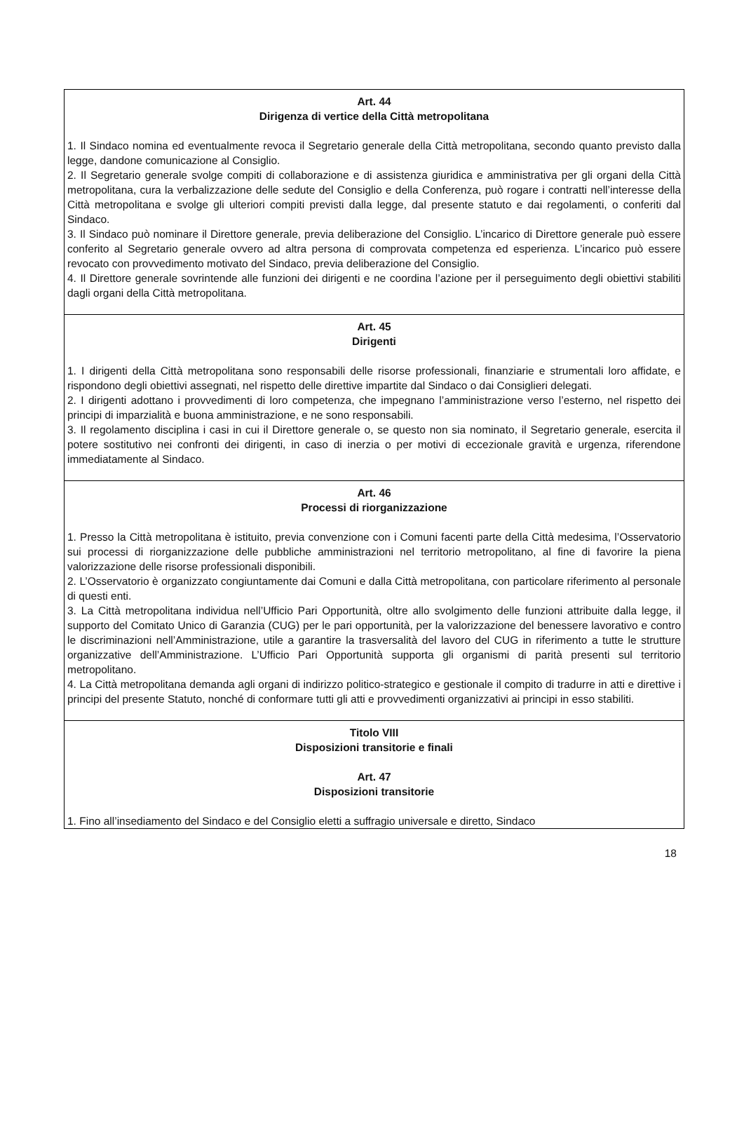Art. 44
Dirigenza di vertice della Città metropolitana
1. Il Sindaco nomina ed eventualmente revoca il Segretario generale della Città metropolitana, secondo quanto previsto dalla legge, dandone comunicazione al Consiglio.
2. Il Segretario generale svolge compiti di collaborazione e di assistenza giuridica e amministrativa per gli organi della Città metropolitana, cura la verbalizzazione delle sedute del Consiglio e della Conferenza, può rogare i contratti nell’interesse della Città metropolitana e svolge gli ulteriori compiti previsti dalla legge, dal presente statuto e dai regolamenti, o conferiti dal Sindaco.
3. Il Sindaco può nominare il Direttore generale, previa deliberazione del Consiglio. L’incarico di Direttore generale può essere conferito al Segretario generale ovvero ad altra persona di comprovata competenza ed esperienza. L’incarico può essere revocato con provvedimento motivato del Sindaco, previa deliberazione del Consiglio.
4. Il Direttore generale sovrintende alle funzioni dei dirigenti e ne coordina l’azione per il perseguimento degli obiettivi stabiliti dagli organi della Città metropolitana.
Art. 45
Dirigenti
1. I dirigenti della Città metropolitana sono responsabili delle risorse professionali, finanziarie e strumentali loro affidate, e rispondono degli obiettivi assegnati, nel rispetto delle direttive impartite dal Sindaco o dai Consiglieri delegati.
2. I dirigenti adottano i provvedimenti di loro competenza, che impegnano l’amministrazione verso l’esterno, nel rispetto dei principi di imparzialità e buona amministrazione, e ne sono responsabili.
3. Il regolamento disciplina i casi in cui il Direttore generale o, se questo non sia nominato, il Segretario generale, esercita il potere sostitutivo nei confronti dei dirigenti, in caso di inerzia o per motivi di eccezionale gravità e urgenza, riferendone immediatamente al Sindaco.
Art. 46
Processi di riorganizzazione
1. Presso la Città metropolitana è istituito, previa convenzione con i Comuni facenti parte della Città medesima, l’Osservatorio sui processi di riorganizzazione delle pubbliche amministrazioni nel territorio metropolitano, al fine di favorire la piena valorizzazione delle risorse professionali disponibili.
2. L’Osservatorio è organizzato congiuntamente dai Comuni e dalla Città metropolitana, con particolare riferimento al personale di questi enti.
3. La Città metropolitana individua nell’Ufficio Pari Opportunità, oltre allo svolgimento delle funzioni attribuite dalla legge, il supporto del Comitato Unico di Garanzia (CUG) per le pari opportunità, per la valorizzazione del benessere lavorativo e contro le discriminazioni nell’Amministrazione, utile a garantire la trasversalità del lavoro del CUG in riferimento a tutte le strutture organizzative dell’Amministrazione. L’Ufficio Pari Opportunità supporta gli organismi di parità presenti sul territorio metropolitano.
4. La Città metropolitana demanda agli organi di indirizzo politico-strategico e gestionale il compito di tradurre in atti e direttive i principi del presente Statuto, nonché di conformare tutti gli atti e provvedimenti organizzativi ai principi in esso stabiliti.
Titolo VIII
Disposizioni transitorie e finali
Art. 47
Disposizioni transitorie
1. Fino all’insediamento del Sindaco e del Consiglio eletti a suffragio universale e diretto, Sindaco
18